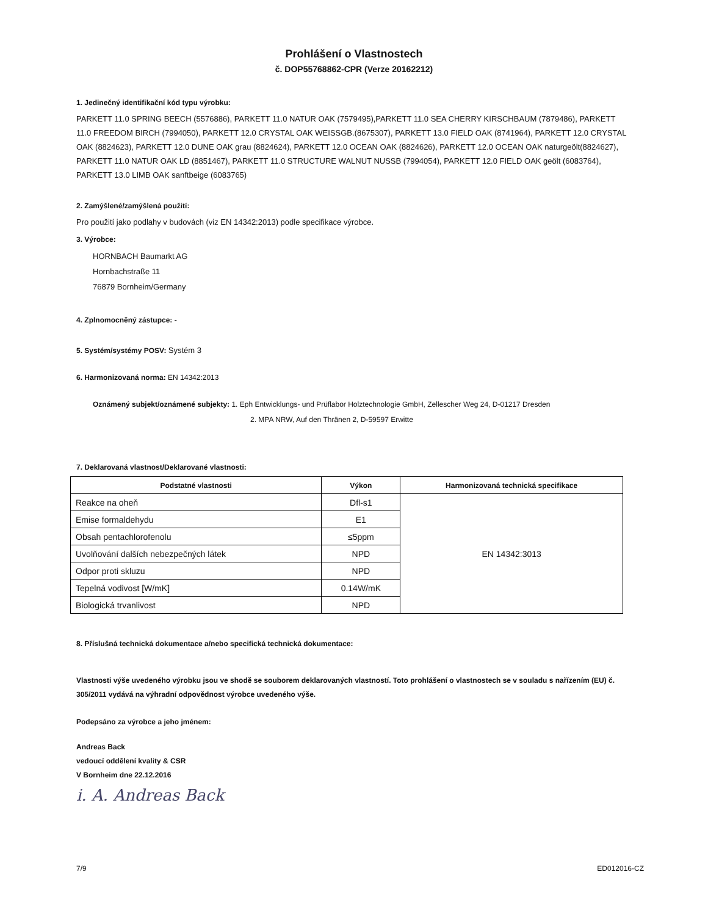Prohlášení o Vlastnostech
č. DOP55768862-CPR (Verze 20162212)
1. Jedinečný identifikační kód typu výrobku:
PARKETT 11.0 SPRING BEECH (5576886), PARKETT 11.0 NATUR OAK (7579495),PARKETT 11.0 SEA CHERRY KIRSCHBAUM (7879486), PARKETT 11.0 FREEDOM BIRCH (7994050), PARKETT 12.0 CRYSTAL OAK WEISSGB.(8675307), PARKETT 13.0 FIELD OAK (8741964), PARKETT 12.0 CRYSTAL OAK (8824623), PARKETT 12.0 DUNE OAK grau (8824624), PARKETT 12.0 OCEAN OAK (8824626), PARKETT 12.0 OCEAN OAK naturgeölt(8824627), PARKETT 11.0 NATUR OAK LD (8851467), PARKETT 11.0 STRUCTURE WALNUT NUSSB (7994054), PARKETT 12.0 FIELD OAK geölt (6083764), PARKETT 13.0 LIMB OAK sanftbeige (6083765)
2. Zamýšlené/zamýšlená použití:
Pro použití jako podlahy v budovách (viz EN 14342:2013) podle specifikace výrobce.
3. Výrobce:
HORNBACH Baumarkt AG
Hornbachstraße 11
76879 Bornheim/Germany
4. Zplnomocněný zástupce: -
5. Systém/systémy POSV: Systém 3
6. Harmonizovaná norma: EN 14342:2013
Oznámený subjekt/oznámené subjekty: 1. Eph Entwicklungs- und Prüflabor Holztechnologie GmbH, Zellescher Weg 24, D-01217 Dresden
2. MPA NRW, Auf den Thränen 2, D-59597 Erwitte
7. Deklarovaná vlastnost/Deklarované vlastnosti:
| Podstatné vlastnosti | Výkon | Harmonizovaná technická specifikace |
| --- | --- | --- |
| Reakce na oheň | Dfl-s1 | EN 14342:3013 |
| Emise formaldehydu | E1 | |
| Obsah pentachlorofenolu | ≤5ppm | |
| Uvolňování dalších nebezpečných látek | NPD | |
| Odpor proti skluzu | NPD | |
| Tepelná vodivost [W/mK] | 0.14W/mK | |
| Biologická trvanlivost | NPD | |
8. Příslušná technická dokumentace a/nebo specifická technická dokumentace:
Vlastnosti výše uvedeného výrobku jsou ve shodě se souborem deklarovaných vlastností. Toto prohlášení o vlastnostech se v souladu s nařízením (EU) č. 305/2011 vydává na výhradní odpovědnost výrobce uvedeného výše.
Podepsáno za výrobce a jeho jménem:
Andreas Back
vedoucí oddělení kvality & CSR
V Bornheim dne 22.12.2016
i. A. Andreas Back
7/9 ED012016-CZ